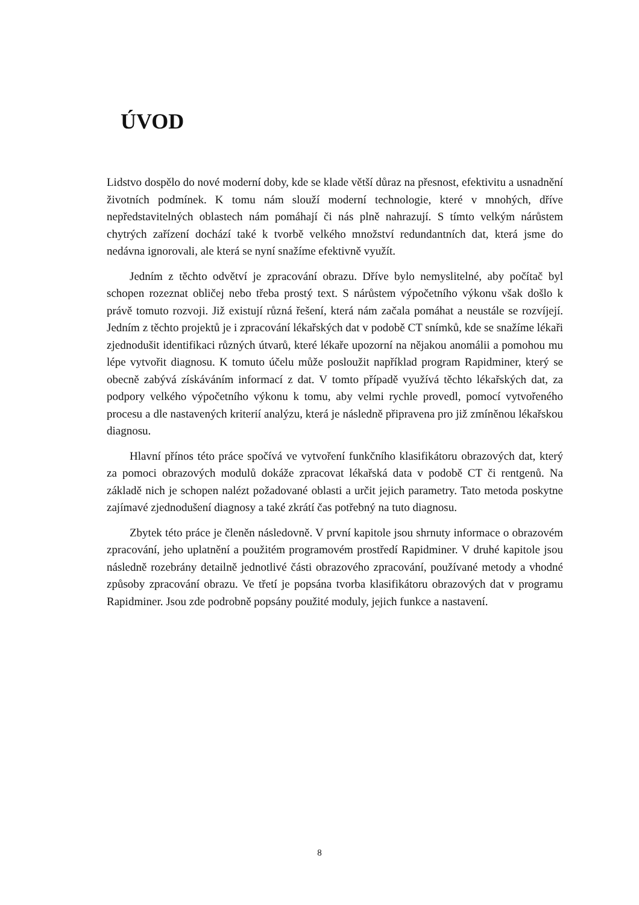ÚVOD
Lidstvo dospělo do nové moderní doby, kde se klade větší důraz na přesnost, efektivitu a usnadnění životních podmínek. K tomu nám slouží moderní technologie, které v mnohých, dříve nepředstavitelných oblastech nám pomáhají či nás plně nahrazují. S tímto velkým nárůstem chytrých zařízení dochází také k tvorbě velkého množství redundantních dat, která jsme do nedávna ignorovali, ale která se nyní snažíme efektivně využít.
Jedním z těchto odvětví je zpracování obrazu. Dříve bylo nemyslitelné, aby počítač byl schopen rozeznat obličej nebo třeba prostý text. S nárůstem výpočetního výkonu však došlo k právě tomuto rozvoji. Již existují různá řešení, která nám začala pomáhat a neustále se rozvíjejí. Jedním z těchto projektů je i zpracování lékařských dat v podobě CT snímků, kde se snažíme lékaři zjednodušit identifikaci různých útvarů, které lékaře upozorní na nějakou anomálii a pomohou mu lépe vytvořit diagnosu. K tomuto účelu může posloužit například program Rapidminer, který se obecně zabývá získáváním informací z dat. V tomto případě využívá těchto lékařských dat, za podpory velkého výpočetního výkonu k tomu, aby velmi rychle provedl, pomocí vytvořeného procesu a dle nastavených kriterií analýzu, která je následně připravena pro již zmíněnou lékařskou diagnosu.
Hlavní přínos této práce spočívá ve vytvoření funkčního klasifikátoru obrazových dat, který za pomoci obrazových modulů dokáže zpracovat lékařská data v podobě CT či rentgenů. Na základě nich je schopen nalézt požadované oblasti a určit jejich parametry. Tato metoda poskytne zajímavé zjednodušení diagnosy a také zkrátí čas potřebný na tuto diagnosu.
Zbytek této práce je členěn následovně. V první kapitole jsou shrnuty informace o obrazovém zpracování, jeho uplatnění a použitém programovém prostředí Rapidminer. V druhé kapitole jsou následně rozebrány detailně jednotlivé části obrazového zpracování, používané metody a vhodné způsoby zpracování obrazu. Ve třetí je popsána tvorba klasifikátoru obrazových dat v programu Rapidminer. Jsou zde podrobně popsány použité moduly, jejich funkce a nastavení.
8